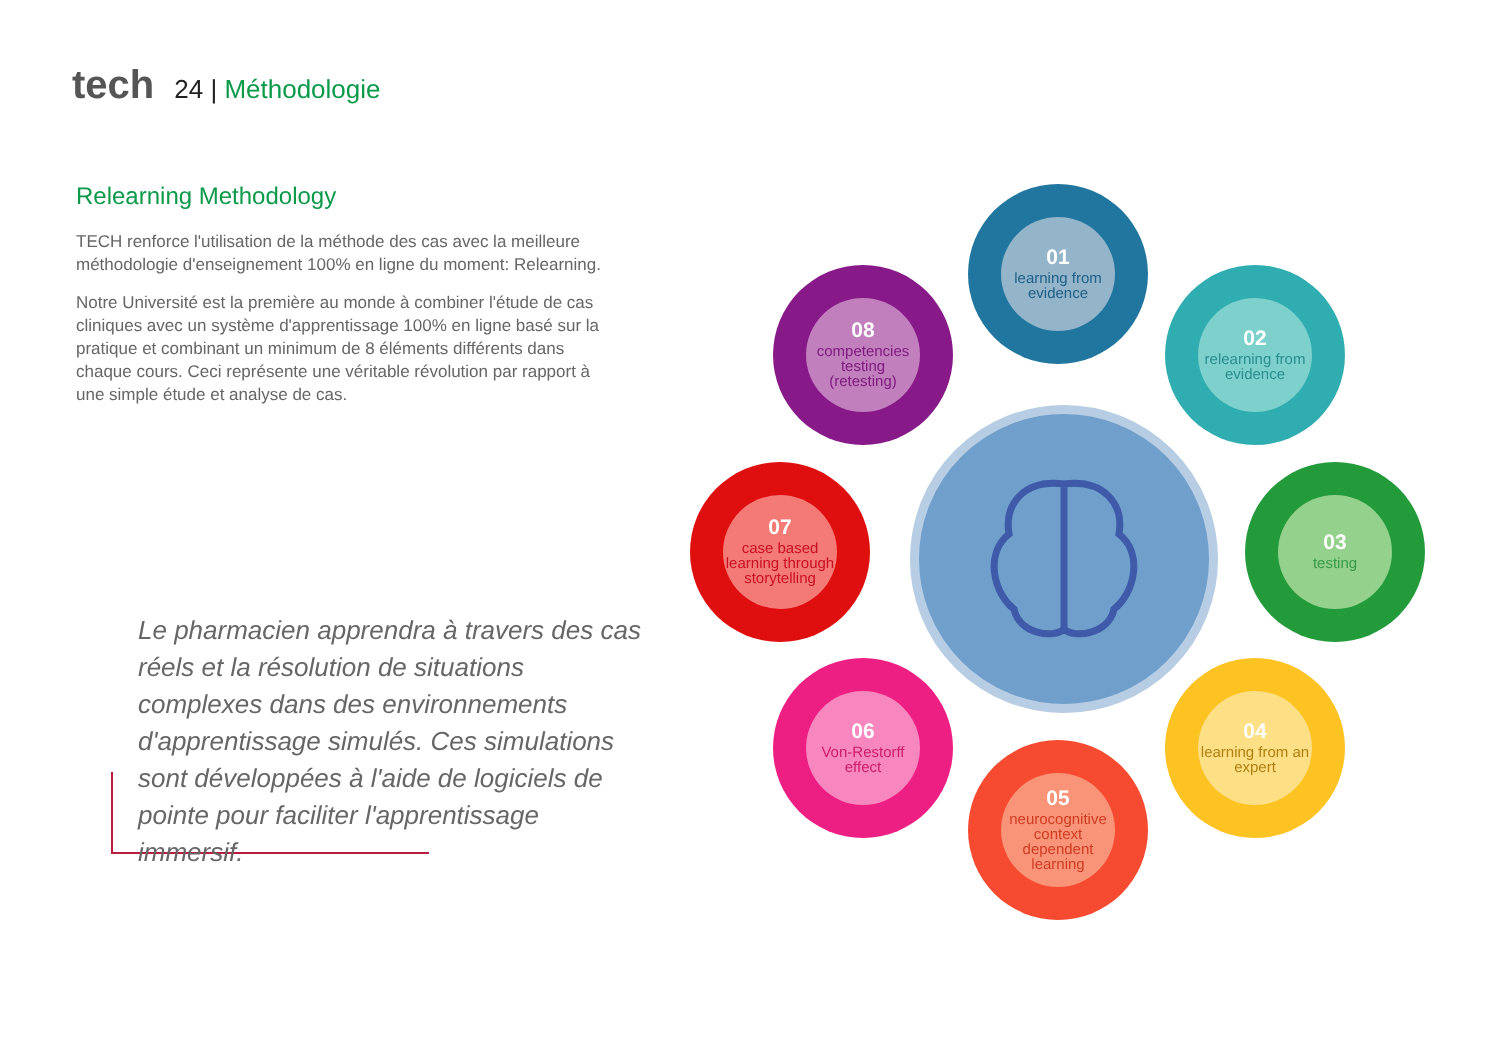tech 24 | Méthodologie
Relearning Methodology
TECH renforce l'utilisation de la méthode des cas avec la meilleure méthodologie d'enseignement 100% en ligne du moment: Relearning.
Notre Université est la première au monde à combiner l'étude de cas cliniques avec un système d'apprentissage 100% en ligne basé sur la pratique et combinant un minimum de 8 éléments différents dans chaque cours. Ceci représente une véritable révolution par rapport à une simple étude et analyse de cas.
Le pharmacien apprendra à travers des cas réels et la résolution de situations complexes dans des environnements d'apprentissage simulés. Ces simulations sont développées à l'aide de logiciels de pointe pour faciliter l'apprentissage immersif.
01
learning from evidence
02
relearning from evidence
03
testing
04
learning from an expert
05
neurocognitive context dependent learning
06
Von-Restorff effect
07
case based learning through storytelling
08
competencies testing (retesting)